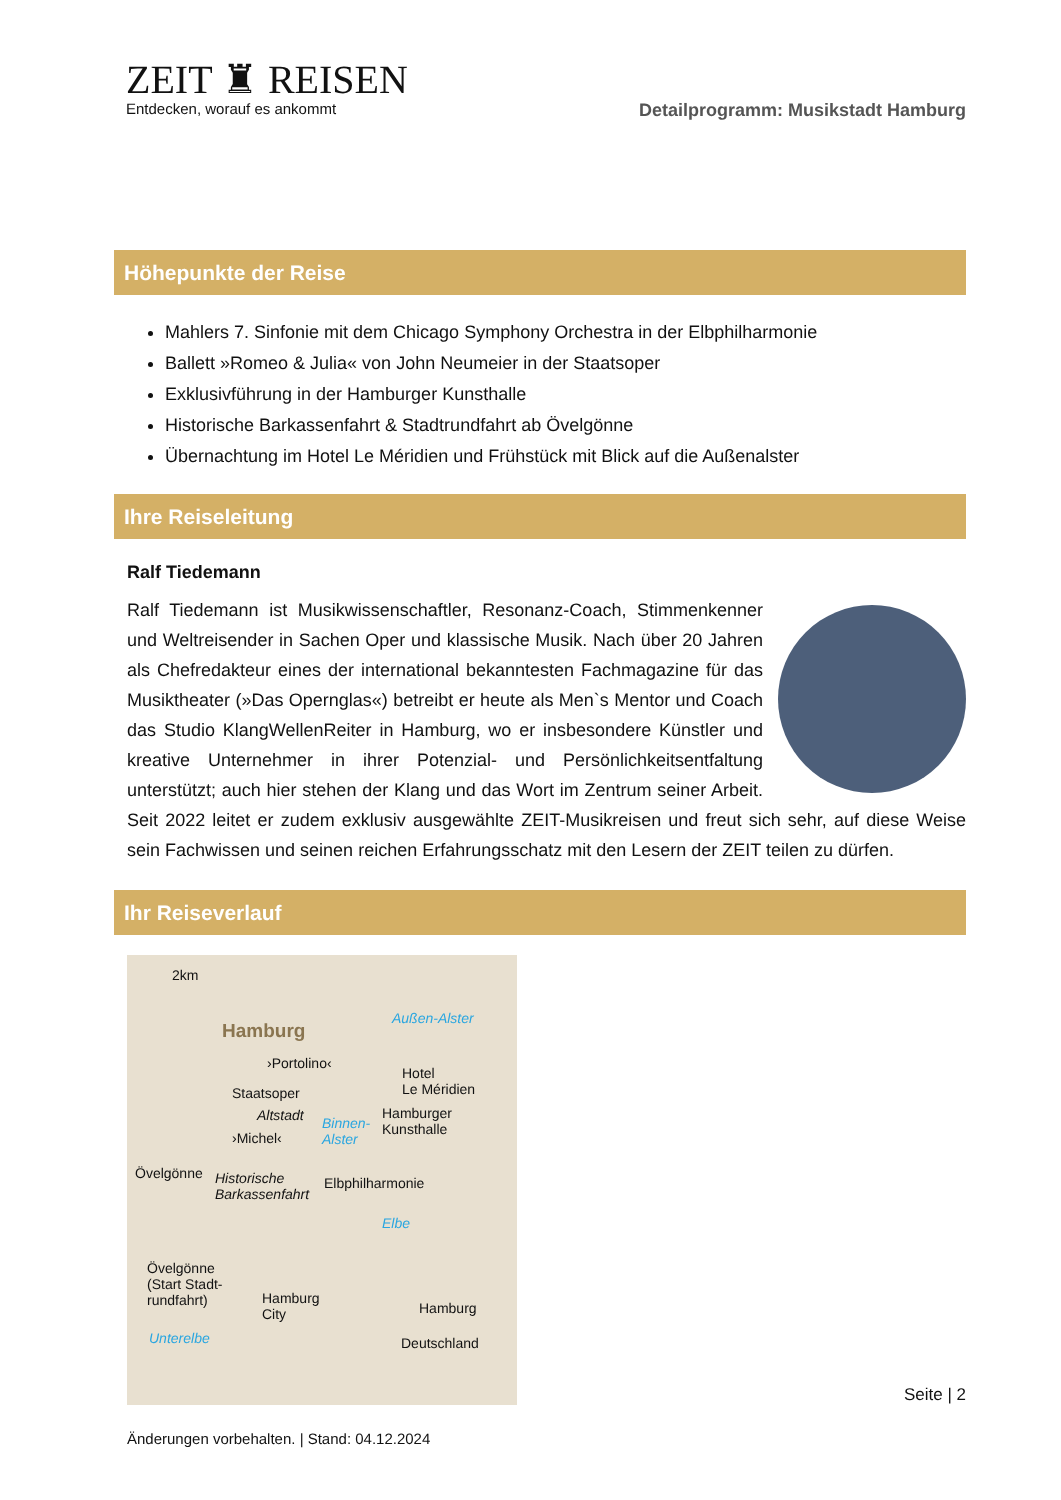ZEIT ♜ REISEN
Entdecken, worauf es ankommt
Detailprogramm: Musikstadt Hamburg
Höhepunkte der Reise
Mahlers 7. Sinfonie mit dem Chicago Symphony Orchestra in der Elbphilharmonie
Ballett »Romeo & Julia« von John Neumeier in der Staatsoper
Exklusivführung in der Hamburger Kunsthalle
Historische Barkassenfahrt & Stadtrundfahrt ab Övelgönne
Übernachtung im Hotel Le Méridien und Frühstück mit Blick auf die Außenalster
Ihre Reiseleitung
Ralf Tiedemann
Ralf Tiedemann ist Musikwissenschaftler, Resonanz-Coach, Stimmenkenner und Weltreisender in Sachen Oper und klassische Musik. Nach über 20 Jahren als Chefredakteur eines der international bekanntesten Fachmagazine für das Musiktheater (»Das Opernglas«) betreibt er heute als Men`s Mentor und Coach das Studio KlangWellenReiter in Hamburg, wo er insbesondere Künstler und kreative Unternehmer in ihrer Potenzial- und Persönlichkeitsentfaltung unterstützt; auch hier stehen der Klang und das Wort im Zentrum seiner Arbeit. Seit 2022 leitet er zudem exklusiv ausgewählte ZEIT-Musikreisen und freut sich sehr, auf diese Weise sein Fachwissen und seinen reichen Erfahrungsschatz mit den Lesern der ZEIT teilen zu dürfen.
Ihr Reiseverlauf
2km
Hamburg
Außen-Alster
›Portolino‹
Hotel
Le Méridien Staatsoper
Altstadt Hamburger
Kunsthalle Binnen-
Alster ›Michel‹
Övelgönne Historische
Barkassenfahrt
Elbphilharmonie
Elbe
Övelgönne
(Start Stadt-
rundfahrt) Hamburg
City
Unterelbe
Hamburg
Deutschland
Seite | 2
Änderungen vorbehalten. | Stand: 04.12.2024